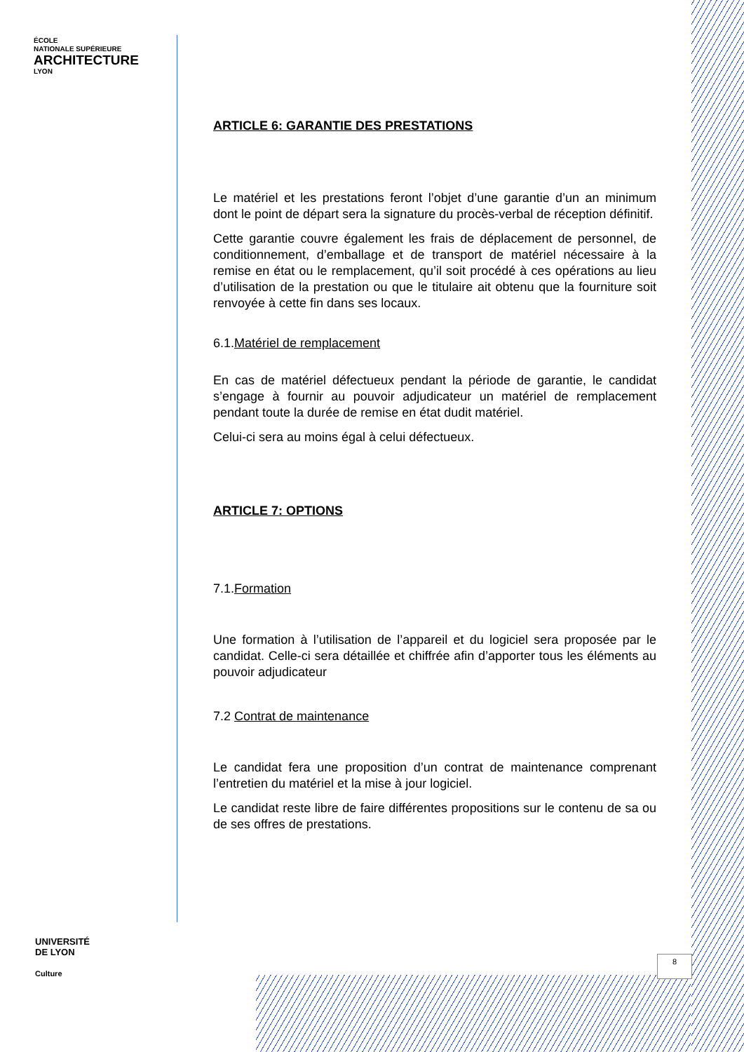ÉCOLE
NATIONALE SUPÉRIEURE
ARCHITECTURE
LYON
ARTICLE 6: GARANTIE DES PRESTATIONS
Le matériel et les prestations feront l’objet d’une garantie d’un an minimum dont le point de départ sera la signature du procès-verbal de réception définitif.
Cette garantie couvre également les frais de déplacement de personnel, de conditionnement, d’emballage et de transport de matériel nécessaire à la remise en état ou le remplacement, qu’il soit procédé à ces opérations au lieu d’utilisation de la prestation ou que le titulaire ait obtenu que la fourniture soit renvoyée à cette fin dans ses locaux.
6.1.Matériel de remplacement
En cas de matériel défectueux pendant la période de garantie, le candidat s’engage à fournir au pouvoir adjudicateur un matériel de remplacement pendant toute la durée de remise en état dudit matériel.
Celui-ci sera au moins égal à celui défectueux.
ARTICLE 7: OPTIONS
7.1.Formation
Une formation à l’utilisation de l’appareil et du logiciel sera proposée par le candidat. Celle-ci sera détaillée et chiffrée afin d’apporter tous les éléments au pouvoir adjudicateur
7.2 Contrat de maintenance
Le candidat fera une proposition d’un contrat de maintenance comprenant l’entretien du matériel et la mise à jour logiciel.
Le candidat reste libre de faire différentes propositions sur le contenu de sa ou de ses offres de prestations.
UNIVERSITÉ
DE LYON
Culture
8